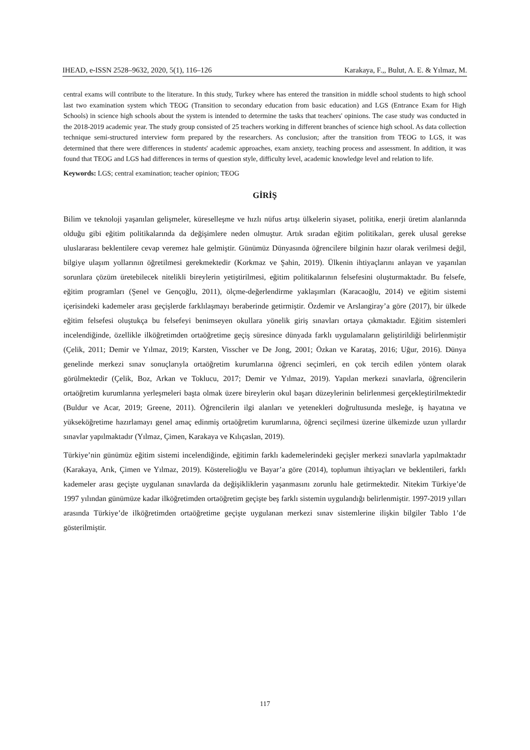IHEAD, e-ISSN 2528–9632, 2020, 5(1), 116–126 Karakaya, F.,, Bulut, A. E. & Yılmaz, M.
central exams will contribute to the literature. In this study, Turkey where has entered the transition in middle school students to high school last two examination system which TEOG (Transition to secondary education from basic education) and LGS (Entrance Exam for High Schools) in science high schools about the system is intended to determine the tasks that teachers' opinions. The case study was conducted in the 2018-2019 academic year. The study group consisted of 25 teachers working in different branches of science high school. As data collection technique semi-structured interview form prepared by the researchers. As conclusion; after the transition from TEOG to LGS, it was determined that there were differences in students' academic approaches, exam anxiety, teaching process and assessment. In addition, it was found that TEOG and LGS had differences in terms of question style, difficulty level, academic knowledge level and relation to life.
Keywords: LGS; central examination; teacher opinion; TEOG
GİRİŞ
Bilim ve teknoloji yaşanılan gelişmeler, küreselleşme ve hızlı nüfus artışı ülkelerin siyaset, politika, enerji üretim alanlarında olduğu gibi eğitim politikalarında da değişimlere neden olmuştur. Artık sıradan eğitim politikaları, gerek ulusal gerekse uluslararası beklentilere cevap veremez hale gelmiştir. Günümüz Dünyasında öğrencilere bilginin hazır olarak verilmesi değil, bilgiye ulaşım yollarının öğretilmesi gerekmektedir (Korkmaz ve Şahin, 2019). Ülkenin ihtiyaçlarını anlayan ve yaşanılan sorunlara çözüm üretebilecek nitelikli bireylerin yetiştirilmesi, eğitim politikalarının felsefesini oluşturmaktadır. Bu felsefe, eğitim programları (Şenel ve Gençoğlu, 2011), ölçme-değerlendirme yaklaşımları (Karacaoğlu, 2014) ve eğitim sistemi içerisindeki kademeler arası geçişlerde farklılaşmayı beraberinde getirmiştir. Özdemir ve Arslangiray’a göre (2017), bir ülkede eğitim felsefesi oluştukça bu felsefeyi benimseyen okullara yönelik giriş sınavları ortaya çıkmaktadır. Eğitim sistemleri incelendiğinde, özellikle ilköğretimden ortaöğretime geçiş süresince dünyada farklı uygulamaların geliştirildiği belirlenmiştir (Çelik, 2011; Demir ve Yılmaz, 2019; Karsten, Visscher ve De Jong, 2001; Özkan ve Karataş, 2016; Uğur, 2016). Dünya genelinde merkezi sınav sonuçlarıyla ortaöğretim kurumlarına öğrenci seçimleri, en çok tercih edilen yöntem olarak görülmektedir (Çelik, Boz, Arkan ve Toklucu, 2017; Demir ve Yılmaz, 2019). Yapılan merkezi sınavlarla, öğrencilerin ortaöğretim kurumlarına yerleşmeleri başta olmak üzere bireylerin okul başarı düzeylerinin belirlenmesi gerçekleştirilmektedir (Buldur ve Acar, 2019; Greene, 2011). Öğrencilerin ilgi alanları ve yetenekleri doğrultusunda mesleğe, iş hayatına ve yükseköğretime hazırlamayı genel amaç edinmiş ortaöğretim kurumlarına, öğrenci seçilmesi üzerine ülkemizde uzun yıllardır sınavlar yapılmaktadır (Yılmaz, Çimen, Karakaya ve Kılıçaslan, 2019).
Türkiye’nin günümüz eğitim sistemi incelendiğinde, eğitimin farklı kademelerindeki geçişler merkezi sınavlarla yapılmaktadır (Karakaya, Arık, Çimen ve Yılmaz, 2019). Kösterelioğlu ve Bayar’a göre (2014), toplumun ihtiyaçları ve beklentileri, farklı kademeler arası geçişte uygulanan sınavlarda da değişikliklerin yaşanmasını zorunlu hale getirmektedir. Nitekim Türkiye’de 1997 yılından günümüze kadar ilköğretimden ortaöğretim geçişte beş farklı sistemin uygulandığı belirlenmiştir. 1997-2019 yılları arasında Türkiye’de ilköğretimden ortaöğretime geçişte uygulanan merkezi sınav sistemlerine ilişkin bilgiler Tablo 1’de gösterilmiştir.
117